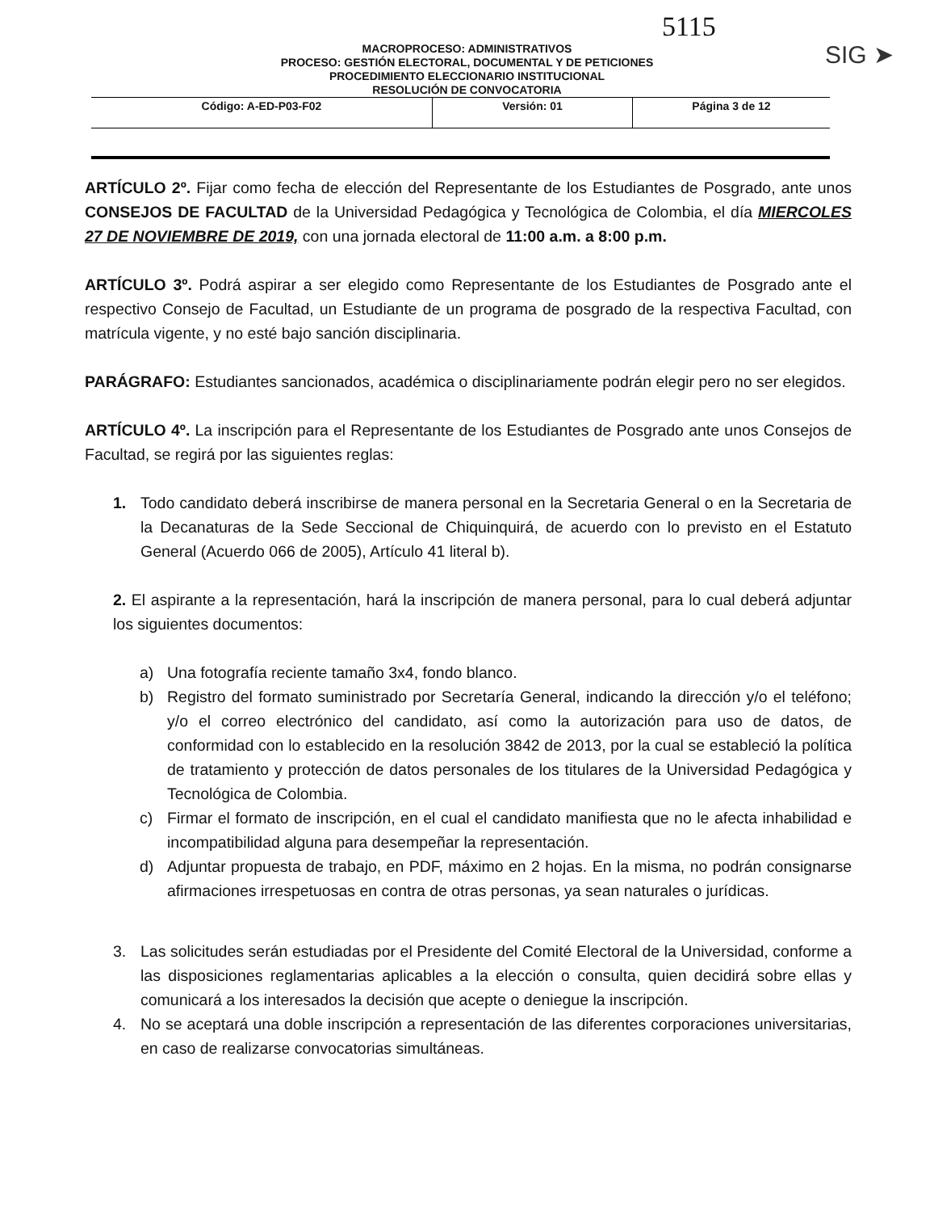5115
SIG ➤
MACROPROCESO: ADMINISTRATIVOS
PROCESO: GESTIÓN ELECTORAL, DOCUMENTAL Y DE PETICIONES
PROCEDIMIENTO ELECCIONARIO INSTITUCIONAL
RESOLUCIÓN DE CONVOCATORIA
| Código: A-ED-P03-F02 | Versión: 01 | Página 3 de 12 |
ARTÍCULO 2º. Fijar como fecha de elección del Representante de los Estudiantes de Posgrado, ante unos CONSEJOS DE FACULTAD de la Universidad Pedagógica y Tecnológica de Colombia, el día MIERCOLES 27 DE NOVIEMBRE DE 2019, con una jornada electoral de 11:00 a.m. a 8:00 p.m.
ARTÍCULO 3º. Podrá aspirar a ser elegido como Representante de los Estudiantes de Posgrado ante el respectivo Consejo de Facultad, un Estudiante de un programa de posgrado de la respectiva Facultad, con matrícula vigente, y no esté bajo sanción disciplinaria.
PARÁGRAFO: Estudiantes sancionados, académica o disciplinariamente podrán elegir pero no ser elegidos.
ARTÍCULO 4º. La inscripción para el Representante de los Estudiantes de Posgrado ante unos Consejos de Facultad, se regirá por las siguientes reglas:
1. Todo candidato deberá inscribirse de manera personal en la Secretaria General o en la Secretaria de la Decanaturas de la Sede Seccional de Chiquinquirá, de acuerdo con lo previsto en el Estatuto General (Acuerdo 066 de 2005), Artículo 41 literal b).
2. El aspirante a la representación, hará la inscripción de manera personal, para lo cual deberá adjuntar los siguientes documentos:
a) Una fotografía reciente tamaño 3x4, fondo blanco.
b) Registro del formato suministrado por Secretaría General, indicando la dirección y/o el teléfono; y/o el correo electrónico del candidato, así como la autorización para uso de datos, de conformidad con lo establecido en la resolución 3842 de 2013, por la cual se estableció la política de tratamiento y protección de datos personales de los titulares de la Universidad Pedagógica y Tecnológica de Colombia.
c) Firmar el formato de inscripción, en el cual el candidato manifiesta que no le afecta inhabilidad e incompatibilidad alguna para desempeñar la representación.
d) Adjuntar propuesta de trabajo, en PDF, máximo en 2 hojas. En la misma, no podrán consignarse afirmaciones irrespetuosas en contra de otras personas, ya sean naturales o jurídicas.
3. Las solicitudes serán estudiadas por el Presidente del Comité Electoral de la Universidad, conforme a las disposiciones reglamentarias aplicables a la elección o consulta, quien decidirá sobre ellas y comunicará a los interesados la decisión que acepte o deniegue la inscripción.
4. No se aceptará una doble inscripción a representación de las diferentes corporaciones universitarias, en caso de realizarse convocatorias simultáneas.